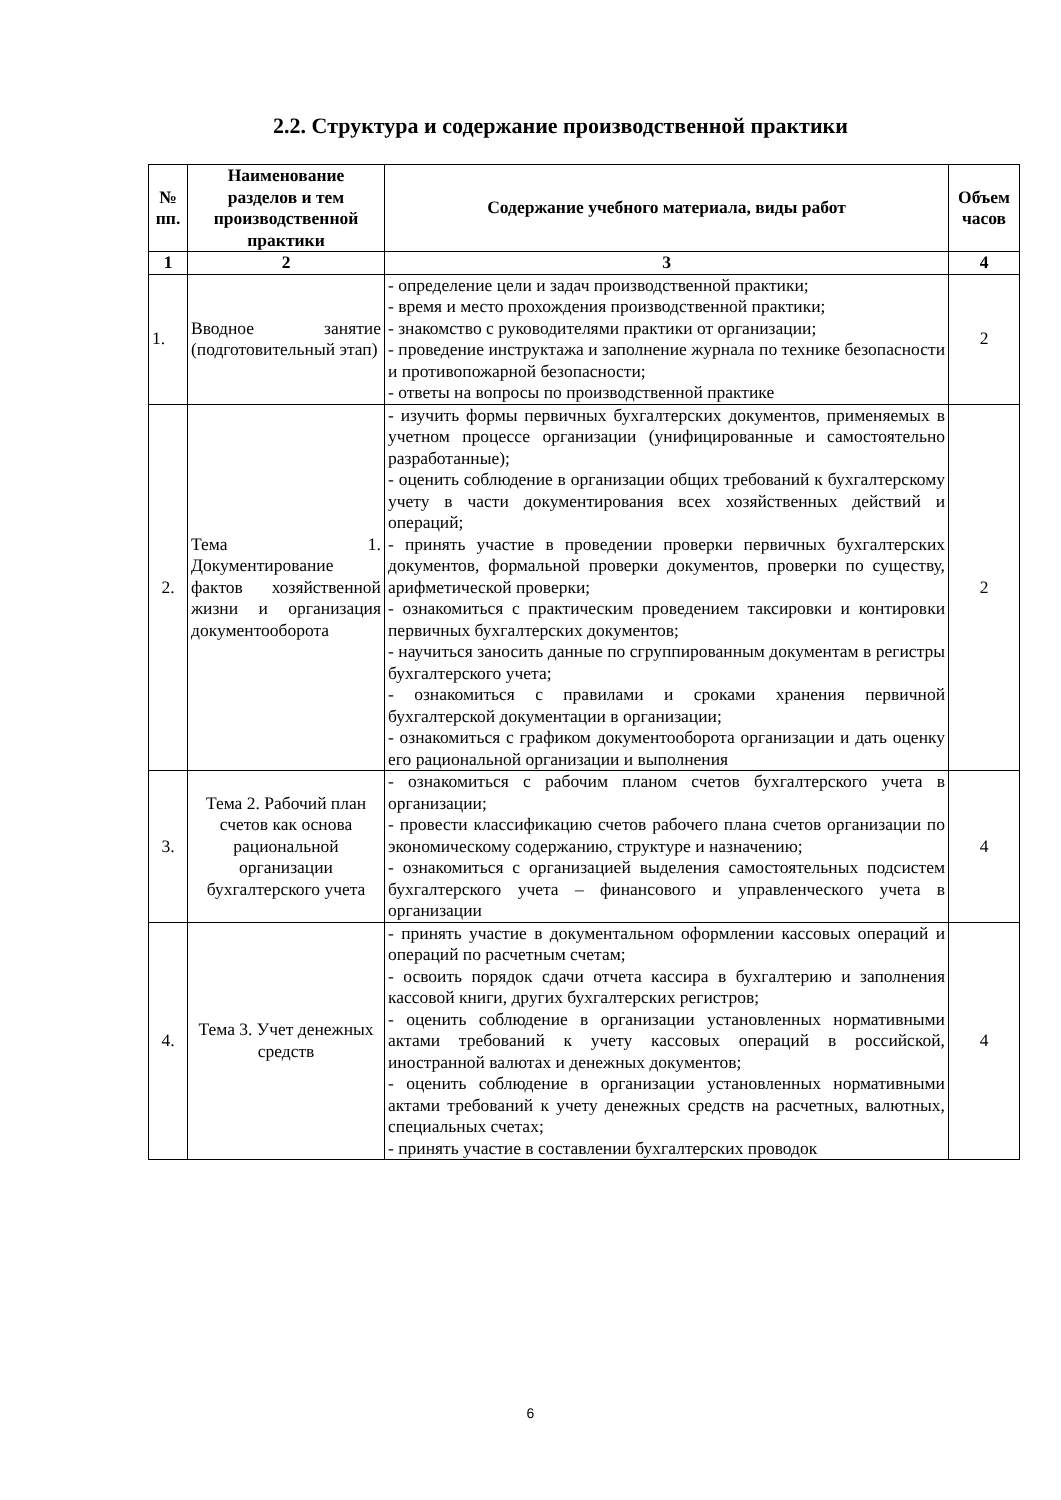2.2. Структура и содержание производственной практики
| № пп. | Наименование разделов и тем производственной практики | Содержание учебного материала, виды работ | Объем часов |
| --- | --- | --- | --- |
| 1 | 2 | 3 | 4 |
| 1. | Вводное занятие (подготовительный этап) | - определение цели и задач производственной практики; - время и место прохождения производственной практики; - знакомство с руководителями практики от организации; - проведение инструктажа и заполнение журнала по технике безопасности и противопожарной безопасности; - ответы на вопросы по производственной практике | 2 |
| 2. | Тема 1. Документирование фактов хозяйственной жизни и организация документооборота | - изучить формы первичных бухгалтерских документов, применяемых в учетном процессе организации (унифицированные и самостоятельно разработанные); - оценить соблюдение в организации общих требований к бухгалтерскому учету в части документирования всех хозяйственных действий и операций; - принять участие в проведении проверки первичных бухгалтерских документов, формальной проверки документов, проверки по существу, арифметической проверки; - ознакомиться с практическим проведением таксировки и контировки первичных бухгалтерских документов; - научиться заносить данные по сгруппированным документам в регистры бухгалтерского учета; - ознакомиться с правилами и сроками хранения первичной бухгалтерской документации в организации; - ознакомиться с графиком документооборота организации и дать оценку его рациональной организации и выполнения | 2 |
| 3. | Тема 2. Рабочий план счетов как основа рациональной организации бухгалтерского учета | - ознакомиться с рабочим планом счетов бухгалтерского учета в организации; - провести классификацию счетов рабочего плана счетов организации по экономическому содержанию, структуре и назначению; - ознакомиться с организацией выделения самостоятельных подсистем бухгалтерского учета – финансового и управленческого учета в организации | 4 |
| 4. | Тема 3. Учет денежных средств | - принять участие в документальном оформлении кассовых операций и операций по расчетным счетам; - освоить порядок сдачи отчета кассира в бухгалтерию и заполнения кассовой книги, других бухгалтерских регистров; - оценить соблюдение в организации установленных нормативными актами требований к учету кассовых операций в российской, иностранной валютах и денежных документов; - оценить соблюдение в организации установленных нормативными актами требований к учету денежных средств на расчетных, валютных, специальных счетах; - принять участие в составлении бухгалтерских проводок | 4 |
6